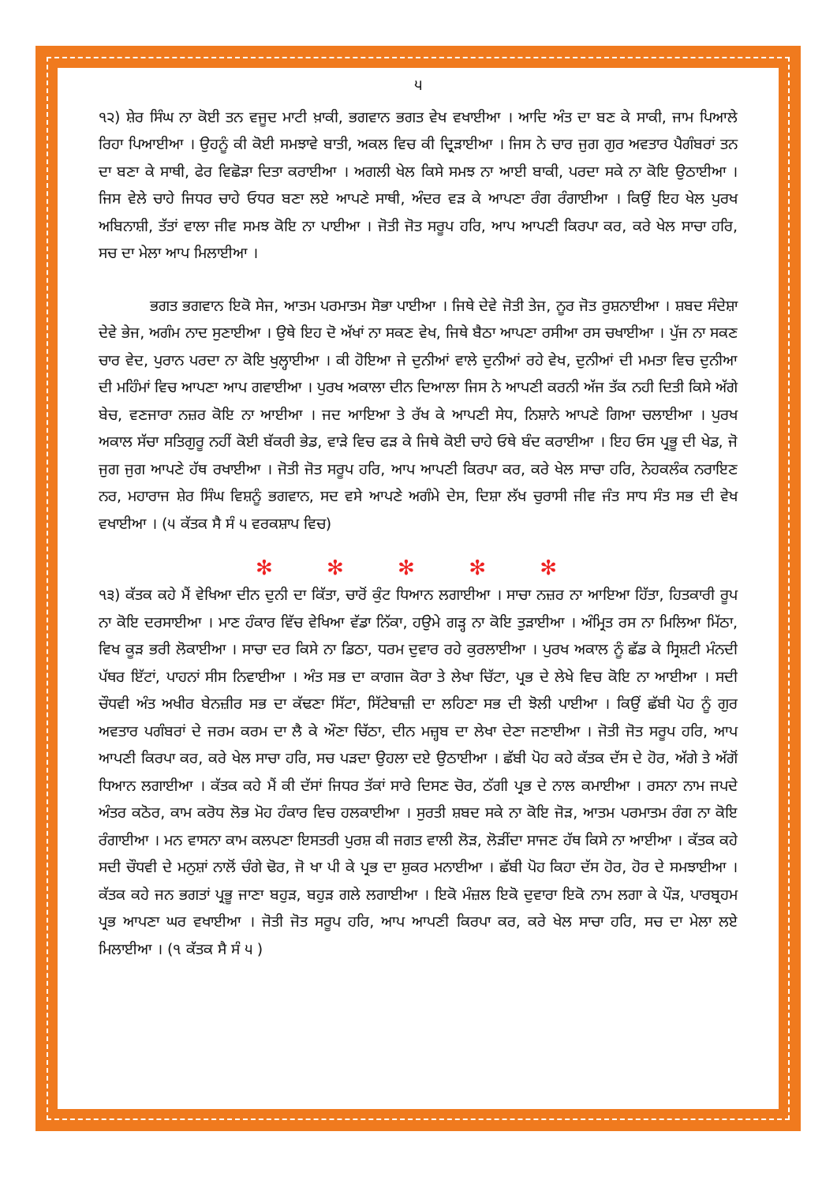੫
੧੨) ਸ਼ੇਰ ਸਿੰਘ ਨਾ ਕੋਈ ਤਨ ਵਜੂਦ ਮਾਟੀ ਖ਼ਾਕੀ, ਭਗਵਾਨ ਭਗਤ ਵੇਖ ਵਖਾਈਆ । ਆਦਿ ਅੰਤ ਦਾ ਬਣ ਕੇ ਸਾਕੀ, ਜਾਮ ਪਿਆਲੇ ਰਿਹਾ ਪਿਆਈਆ । ਉਹਨੂੰ ਕੀ ਕੋਈ ਸਮਝਾਵੇ ਬਾਤੀ, ਅਕਲ ਵਿਚ ਕੀ ਦ੍ਰਿੜਾਈਆ । ਜਿਸ ਨੇ ਚਾਰ ਜੁਗ ਗੁਰ ਅਵਤਾਰ ਪੈਗੰਬਰਾਂ ਤਨ ਦਾ ਬਣਾ ਕੇ ਸਾਥੀ, ਫੇਰ ਵਿਛੋੜਾ ਦਿਤਾ ਕਰਾਈਆ । ਅਗਲੀ ਖੇਲ ਕਿਸੇ ਸਮਝ ਨਾ ਆਈ ਬਾਕੀ, ਪਰਦਾ ਸਕੇ ਨਾ ਕੋਇ ਉਠਾਈਆ । ਜਿਸ ਵੇਲੇ ਚਾਹੇ ਜਿਧਰ ਚਾਹੇ ਓਧਰ ਬਣਾ ਲਏ ਆਪਣੇ ਸਾਥੀ, ਅੰਦਰ ਵੜ ਕੇ ਆਪਣਾ ਰੰਗ ਰੰਗਾਈਆ । ਕਿਉਂ ਇਹ ਖੇਲ ਪੁਰਖ ਅਬਿਨਾਸ਼ੀ, ਤੱਤਾਂ ਵਾਲਾ ਜੀਵ ਸਮਝ ਕੋਇ ਨਾ ਪਾਈਆ । ਜੋਤੀ ਜੋਤ ਸਰੂਪ ਹਰਿ, ਆਪ ਆਪਣੀ ਕਿਰਪਾ ਕਰ, ਕਰੇ ਖੇਲ ਸਾਚਾ ਹਰਿ, ਸਚ ਦਾ ਮੇਲਾ ਆਪ ਮਿਲਾਈਆ ।
ਭਗਤ ਭਗਵਾਨ ਇਕੋ ਸੇਜ, ਆਤਮ ਪਰਮਾਤਮ ਸੋਭਾ ਪਾਈਆ । ਜਿਥੇ ਦੇਵੇ ਜੋਤੀ ਤੇਜ, ਨੂਰ ਜੋਤ ਰੁਸ਼ਨਾਈਆ । ਸ਼ਬਦ ਸੰਦੇਸ਼ਾ ਦੇਵੇ ਭੇਜ, ਅਗੰਮ ਨਾਦ ਸੁਣਾਈਆ । ਉਥੇ ਇਹ ਦੋ ਅੱਖਾਂ ਨਾ ਸਕਣ ਵੇਖ, ਜਿਥੇ ਬੈਠਾ ਆਪਣਾ ਰਸੀਆ ਰਸ ਚਖਾਈਆ । ਪੁੱਜ ਨਾ ਸਕਣ ਚਾਰ ਵੇਦ, ਪੁਰਾਨ ਪਰਦਾ ਨਾ ਕੋਇ ਖੁਲ੍ਹਾਈਆ । ਕੀ ਹੋਇਆ ਜੇ ਦੁਨੀਆਂ ਵਾਲੇ ਦੁਨੀਆਂ ਰਹੇ ਵੇਖ, ਦੁਨੀਆਂ ਦੀ ਮਮਤਾ ਵਿਚ ਦੁਨੀਆ ਦੀ ਮਹਿੰਮਾਂ ਵਿਚ ਆਪਣਾ ਆਪ ਗਵਾਈਆ । ਪੁਰਖ ਅਕਾਲਾ ਦੀਨ ਦਿਆਲਾ ਜਿਸ ਨੇ ਆਪਣੀ ਕਰਨੀ ਅੱਜ ਤੱਕ ਨਹੀ ਦਿਤੀ ਕਿਸੇ ਅੱਗੇ ਬੇਚ, ਵਣਜਾਰਾ ਨਜ਼ਰ ਕੋਇ ਨਾ ਆਈਆ । ਜਦ ਆਇਆ ਤੇ ਰੱਖ ਕੇ ਆਪਣੀ ਸੇਧ, ਨਿਸ਼ਾਨੇ ਆਪਣੇ ਗਿਆ ਚਲਾਈਆ । ਪੁਰਖ ਅਕਾਲ ਸੱਚਾ ਸਤਿਗੁਰੂ ਨਹੀਂ ਕੋਈ ਬੱਕਰੀ ਭੇਡ, ਵਾੜੇ ਵਿਚ ਫੜ ਕੇ ਜਿਥੇ ਕੋਈ ਚਾਹੇ ਓਥੇ ਬੰਦ ਕਰਾਈਆ । ਇਹ ਓਸ ਪ੍ਰਭੂ ਦੀ ਖੇਡ, ਜੋ ਜੁਗ ਜੁਗ ਆਪਣੇ ਹੱਥ ਰਖਾਈਆ । ਜੋਤੀ ਜੋਤ ਸਰੂਪ ਹਰਿ, ਆਪ ਆਪਣੀ ਕਿਰਪਾ ਕਰ, ਕਰੇ ਖੇਲ ਸਾਚਾ ਹਰਿ, ਨੇਹਕਲੰਕ ਨਰਾਇਣ ਨਰ, ਮਹਾਰਾਜ ਸ਼ੇਰ ਸਿੰਘ ਵਿਸ਼ਨੂੰ ਭਗਵਾਨ, ਸਦ ਵਸੇ ਆਪਣੇ ਅਗੰਮੇ ਦੇਸ, ਦਿਸ਼ਾ ਲੱਖ ਚੁਰਾਸੀ ਜੀਵ ਜੰਤ ਸਾਧ ਸੰਤ ਸਭ ਦੀ ਵੇਖ ਵਖਾਈਆ । (੫ ਕੱਤਕ ਸੈ ਸੰ ੫ ਵਰਕਸ਼ਾਪ ਵਿਚ)
✻ ✻ ✻ ✻ ✻
੧੩) ਕੱਤਕ ਕਹੇ ਮੈਂ ਵੇਖਿਆ ਦੀਨ ਦੁਨੀ ਦਾ ਕਿੱਤਾ, ਚਾਰੋਂ ਕੁੰਟ ਧਿਆਨ ਲਗਾਈਆ । ਸਾਚਾ ਨਜ਼ਰ ਨਾ ਆਇਆ ਹਿੱਤਾ, ਹਿਤਕਾਰੀ ਰੂਪ ਨਾ ਕੋਇ ਦਰਸਾਈਆ । ਮਾਣ ਹੰਕਾਰ ਵਿੱਚ ਵੇਖਿਆ ਵੱਡਾ ਨਿੱਕਾ, ਹਉਮੇ ਗੜ੍ਹ ਨਾ ਕੋਇ ਤੁੜਾਈਆ । ਅੰਮ੍ਰਿਤ ਰਸ ਨਾ ਮਿਲਿਆ ਮਿੱਠਾ, ਵਿਖ ਕੂੜ ਭਰੀ ਲੋਕਾਈਆ । ਸਾਚਾ ਦਰ ਕਿਸੇ ਨਾ ਡਿਠਾ, ਧਰਮ ਦੁਵਾਰ ਰਹੇ ਕੁਰਲਾਈਆ । ਪੁਰਖ ਅਕਾਲ ਨੂੰ ਛੱਡ ਕੇ ਸ੍ਰਿਸ਼ਟੀ ਮੰਨਦੀ ਪੱਥਰ ਇੱਟਾਂ, ਪਾਹਨਾਂ ਸੀਸ ਨਿਵਾਈਆ । ਅੰਤ ਸਭ ਦਾ ਕਾਗਜ ਕੋਰਾ ਤੇ ਲੇਖਾ ਚਿੱਟਾ, ਪ੍ਰਭ ਦੇ ਲੇਖੇ ਵਿਚ ਕੋਇ ਨਾ ਆਈਆ । ਸਦੀ ਚੌਧਵੀ ਅੰਤ ਅਖੀਰ ਬੇਨਜ਼ੀਰ ਸਭ ਦਾ ਕੱਢਣਾ ਸਿੱਟਾ, ਸਿੱਟੇਬਾਜ਼ੀ ਦਾ ਲਹਿਣਾ ਸਭ ਦੀ ਝੋਲੀ ਪਾਈਆ । ਕਿਉਂ ਛੱਬੀ ਪੋਹ ਨੂੰ ਗੁਰ ਅਵਤਾਰ ਪਗੰਬਰਾਂ ਦੇ ਜਰਮ ਕਰਮ ਦਾ ਲੈ ਕੇ ਔਣਾ ਚਿੱਠਾ, ਦੀਨ ਮਜ਼੍ਹਬ ਦਾ ਲੇਖਾ ਦੇਣਾ ਜਣਾਈਆ । ਜੋਤੀ ਜੋਤ ਸਰੂਪ ਹਰਿ, ਆਪ ਆਪਣੀ ਕਿਰਪਾ ਕਰ, ਕਰੇ ਖੇਲ ਸਾਚਾ ਹਰਿ, ਸਚ ਪੜਦਾ ਉਹਲਾ ਦਏ ਉਠਾਈਆ । ਛੱਬੀ ਪੋਹ ਕਹੇ ਕੱਤਕ ਦੱਸ ਦੇ ਹੋਰ, ਅੱਗੇ ਤੇ ਅੱਗੋਂ ਧਿਆਨ ਲਗਾਈਆ । ਕੱਤਕ ਕਹੇ ਮੈਂ ਕੀ ਦੱਸਾਂ ਜਿਧਰ ਤੱਕਾਂ ਸਾਰੇ ਦਿਸਣ ਚੋਰ, ਠੱਗੀ ਪ੍ਰਭ ਦੇ ਨਾਲ ਕਮਾਈਆ । ਰਸਨਾ ਨਾਮ ਜਪਦੇ ਅੰਤਰ ਕਠੋਰ, ਕਾਮ ਕਰੋਧ ਲੋਭ ਮੋਹ ਹੰਕਾਰ ਵਿਚ ਹਲਕਾਈਆ । ਸੁਰਤੀ ਸ਼ਬਦ ਸਕੇ ਨਾ ਕੋਇ ਜੋੜ, ਆਤਮ ਪਰਮਾਤਮ ਰੰਗ ਨਾ ਕੋਇ ਰੰਗਾਈਆ । ਮਨ ਵਾਸਨਾ ਕਾਮ ਕਲਪਣਾ ਇਸਤਰੀ ਪੁਰਸ਼ ਕੀ ਜਗਤ ਵਾਲੀ ਲੋੜ, ਲੋੜੀਂਦਾ ਸਾਜਣ ਹੱਥ ਕਿਸੇ ਨਾ ਆਈਆ । ਕੱਤਕ ਕਹੇ ਸਦੀ ਚੌਧਵੀ ਦੇ ਮਨੁਸ਼ਾਂ ਨਾਲੋਂ ਚੰਗੇ ਢੋਰ, ਜੋ ਖਾ ਪੀ ਕੇ ਪ੍ਰਭ ਦਾ ਸ਼ੁਕਰ ਮਨਾਈਆ । ਛੱਬੀ ਪੋਹ ਕਿਹਾ ਦੱਸ ਹੋਰ, ਹੋਰ ਦੇ ਸਮਝਾਈਆ । ਕੱਤਕ ਕਹੇ ਜਨ ਭਗਤਾਂ ਪ੍ਰਭੂ ਜਾਣਾ ਬਹੁੜ, ਬਹੁੜ ਗਲੇ ਲਗਾਈਆ । ਇਕੋ ਮੰਜ਼ਲ ਇਕੋ ਦੁਵਾਰਾ ਇਕੋ ਨਾਮ ਲਗਾ ਕੇ ਪੌੜ, ਪਾਰਬ੍ਰਹਮ ਪ੍ਰਭ ਆਪਣਾ ਘਰ ਵਖਾਈਆ । ਜੋਤੀ ਜੋਤ ਸਰੂਪ ਹਰਿ, ਆਪ ਆਪਣੀ ਕਿਰਪਾ ਕਰ, ਕਰੇ ਖੇਲ ਸਾਚਾ ਹਰਿ, ਸਚ ਦਾ ਮੇਲਾ ਲਏ ਮਿਲਾਈਆ । (੧ ਕੱਤਕ ਸੈ ਸੰ ੫ )